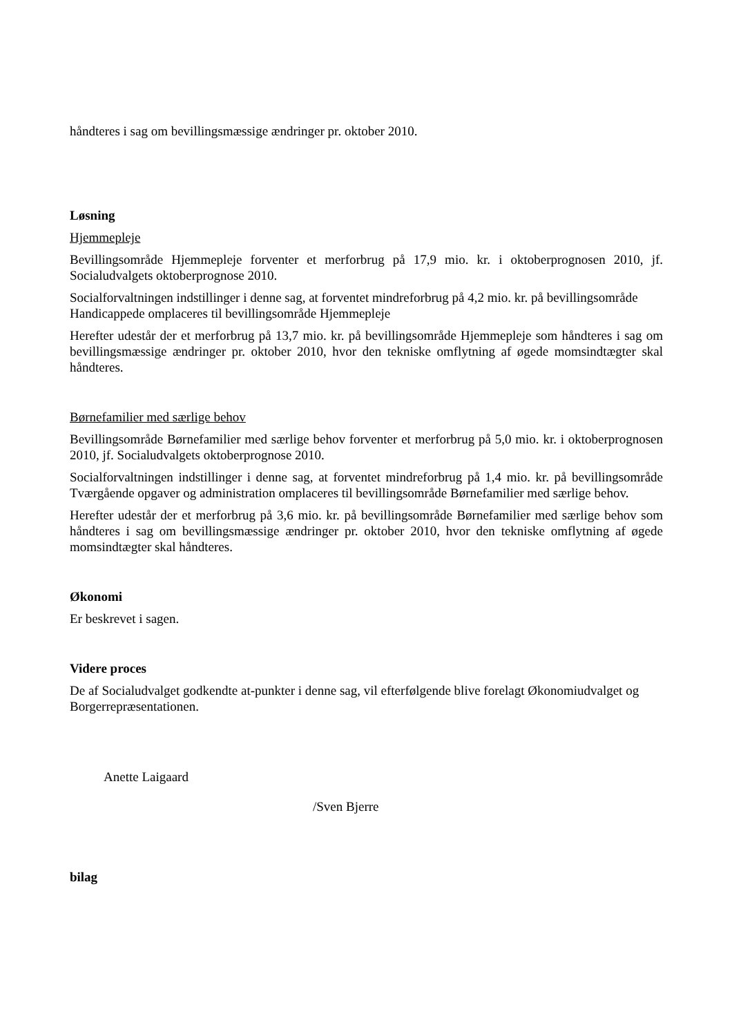håndteres i sag om bevillingsmæssige ændringer pr. oktober 2010.
Løsning
Hjemmepleje
Bevillingsområde Hjemmepleje forventer et merforbrug på 17,9 mio. kr. i oktoberprognosen 2010, jf. Socialudvalgets oktoberprognose 2010.
Socialforvaltningen indstillinger i denne sag, at forventet mindreforbrug på 4,2 mio. kr. på bevillingsområde Handicappede omplaceres til bevillingsområde Hjemmepleje
Herefter udestår der et merforbrug på 13,7 mio. kr. på bevillingsområde Hjemmepleje som håndteres i sag om bevillingsmæssige ændringer pr. oktober 2010, hvor den tekniske omflytning af øgede momsindtægter skal håndteres.
Børnefamilier med særlige behov
Bevillingsområde Børnefamilier med særlige behov forventer et merforbrug på 5,0 mio. kr. i oktoberprognosen 2010, jf. Socialudvalgets oktoberprognose 2010.
Socialforvaltningen indstillinger i denne sag, at forventet mindreforbrug på 1,4 mio. kr. på bevillingsområde Tværgående opgaver og administration omplaceres til bevillingsområde Børnefamilier med særlige behov.
Herefter udestår der et merforbrug på 3,6 mio. kr. på bevillingsområde Børnefamilier med særlige behov som håndteres i sag om bevillingsmæssige ændringer pr. oktober 2010, hvor den tekniske omflytning af øgede momsindtægter skal håndteres.
Økonomi
Er beskrevet i sagen.
Videre proces
De af Socialudvalget godkendte at-punkter i denne sag, vil efterfølgende blive forelagt Økonomiudvalget og Borgerrepræsentationen.
Anette Laigaard
/Sven Bjerre
bilag